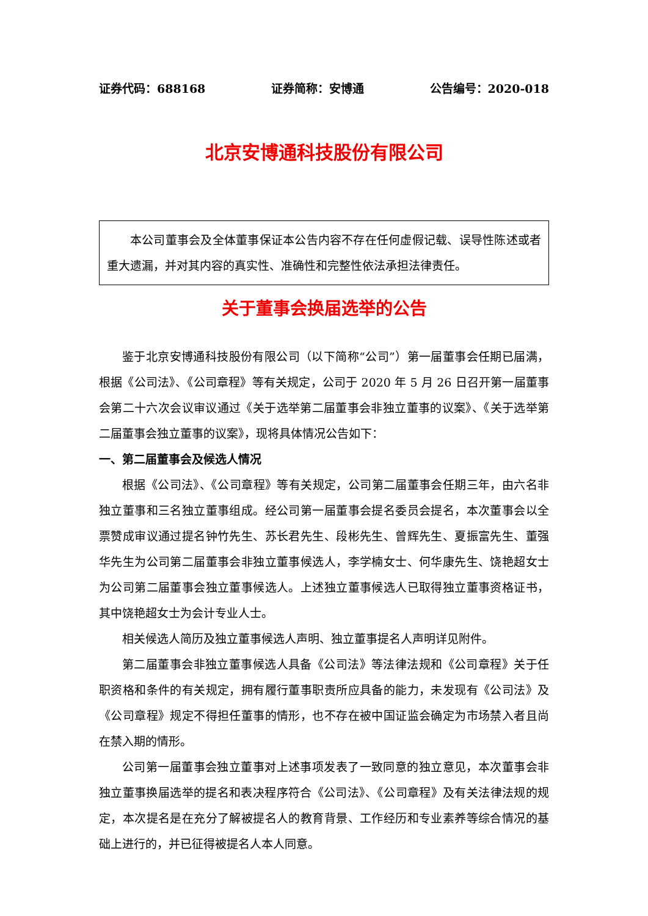证券代码：688168 证券简称：安博通 公告编号：2020-018
北京安博通科技股份有限公司
本公司董事会及全体董事保证本公告内容不存在任何虚假记载、误导性陈述或者重大遗漏，并对其内容的真实性、准确性和完整性依法承担法律责任。
关于董事会换届选举的公告
鉴于北京安博通科技股份有限公司（以下简称“公司”）第一届董事会任期已届满，根据《公司法》、《公司章程》等有关规定，公司于 2020 年 5 月 26 日召开第一届董事会第二十六次会议审议通过《关于选举第二届董事会非独立董事的议案》、《关于选举第二届董事会独立董事的议案》，现将具体情况公告如下：
一、第二届董事会及候选人情况
根据《公司法》、《公司章程》等有关规定，公司第二届董事会任期三年，由六名非独立董事和三名独立董事组成。经公司第一届董事会提名委员会提名，本次董事会以全票赞成审议通过提名钟竹先生、苏长君先生、段彬先生、曾辉先生、夏振富先生、董强华先生为公司第二届董事会非独立董事候选人，李学楠女士、何华康先生、饶艳超女士为公司第二届董事会独立董事候选人。上述独立董事候选人已取得独立董事资格证书，其中饶艳超女士为会计专业人士。
相关候选人简历及独立董事候选人声明、独立董事提名人声明详见附件。
第二届董事会非独立董事候选人具备《公司法》等法律法规和《公司章程》关于任职资格和条件的有关规定，拥有履行董事职责所应具备的能力，未发现有《公司法》及《公司章程》规定不得担任董事的情形，也不存在被中国证监会确定为市场禁入者且尚在禁入期的情形。
公司第一届董事会独立董事对上述事项发表了一致同意的独立意见，本次董事会非独立董事换届选举的提名和表决程序符合《公司法》、《公司章程》及有关法律法规的规定，本次提名是在充分了解被提名人的教育背景、工作经历和专业素养等综合情况的基础上进行的，并已征得被提名人本人同意。